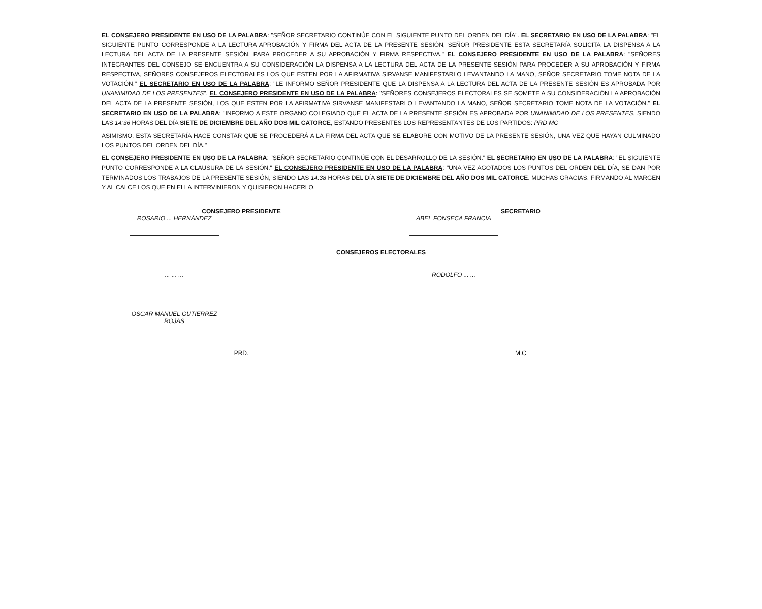EL CONSEJERO PRESIDENTE EN USO DE LA PALABRA: "SEÑOR SECRETARIO CONTINÚE CON EL SIGUIENTE PUNTO DEL ORDEN DEL DÍA". EL SECRETARIO EN USO DE LA PALABRA: "EL SIGUIENTE PUNTO CORRESPONDE A LA LECTURA APROBACIÓN Y FIRMA DEL ACTA DE LA PRESENTE SESIÓN, SEÑOR PRESIDENTE ESTA SECRETARÍA SOLICITA LA DISPENSA A LA LECTURA DEL ACTA DE LA PRESENTE SESIÓN, PARA PROCEDER A SU APROBACIÓN Y FIRMA RESPECTIVA." EL CONSEJERO PRESIDENTE EN USO DE LA PALABRA: "SEÑORES INTEGRANTES DEL CONSEJO SE ENCUENTRA A SU CONSIDERACIÓN LA DISPENSA A LA LECTURA DEL ACTA DE LA PRESENTE SESIÓN PARA PROCEDER A SU APROBACIÓN Y FIRMA RESPECTIVA, SEÑORES CONSEJEROS ELECTORALES LOS QUE ESTEN POR LA AFIRMATIVA SIRVANSE MANIFESTARLO LEVANTANDO LA MANO, SEÑOR SECRETARIO TOME NOTA DE LA VOTACIÓN." EL SECRETARIO EN USO DE LA PALABRA: "LE INFORMO SEÑOR PRESIDENTE QUE LA DISPENSA A LA LECTURA DEL ACTA DE LA PRESENTE SESIÓN ES APROBADA POR UNANIMIDAD DE LOS PRESENTES". EL CONSEJERO PRESIDENTE EN USO DE LA PALABRA: "SEÑORES CONSEJEROS ELECTORALES SE SOMETE A SU CONSIDERACIÓN LA APROBACIÓN DEL ACTA DE LA PRESENTE SESIÓN, LOS QUE ESTEN POR LA AFIRMATIVA SIRVANSE MANIFESTARLO LEVANTANDO LA MANO, SEÑOR SECRETARIO TOME NOTA DE LA VOTACIÓN." EL SECRETARIO EN USO DE LA PALABRA: "INFORMO A ESTE ORGANO COLEGIADO QUE EL ACTA DE LA PRESENTE SESIÓN ES APROBADA POR UNANIMIDAD DE LOS PRESENTES, SIENDO LAS 14:36 HORAS DEL DÍA SIETE DE DICIEMBRE DEL AÑO DOS MIL CATORCE, ESTANDO PRESENTES LOS REPRESENTANTES DE LOS PARTIDOS: PRD MC
ASIMISMO, ESTA SECRETARÍA HACE CONSTAR QUE SE PROCEDERÁ A LA FIRMA DEL ACTA QUE SE ELABORE CON MOTIVO DE LA PRESENTE SESIÓN, UNA VEZ QUE HAYAN CULMINADO LOS PUNTOS DEL ORDEN DEL DÍA."
EL CONSEJERO PRESIDENTE EN USO DE LA PALABRA: "SEÑOR SECRETARIO CONTINÚE CON EL DESARROLLO DE LA SESIÓN." EL SECRETARIO EN USO DE LA PALABRA: "EL SIGUIENTE PUNTO CORRESPONDE A LA CLAUSURA DE LA SESIÓN." EL CONSEJERO PRESIDENTE EN USO DE LA PALABRA: "UNA VEZ AGOTADOS LOS PUNTOS DEL ORDEN DEL DÍA, SE DAN POR TERMINADOS LOS TRABAJOS DE LA PRESENTE SESIÓN, SIENDO LAS 14:38 HORAS DEL DÍA SIETE DE DICIEMBRE DEL AÑO DOS MIL CATORCE. MUCHAS GRACIAS. FIRMANDO AL MARGEN Y AL CALCE LOS QUE EN ELLA INTERVINIERON Y QUISIERON HACERLO.
CONSEJERO PRESIDENTE
ROSARIO ... HERNÁNDEZ
SECRETARIO
ABEL FONSECA FRANCIA
CONSEJEROS ELECTORALES
... ... ... RODOLFO ... ...
OSCAR MANUEL GUTIERREZ ROJAS
PRD. M.C